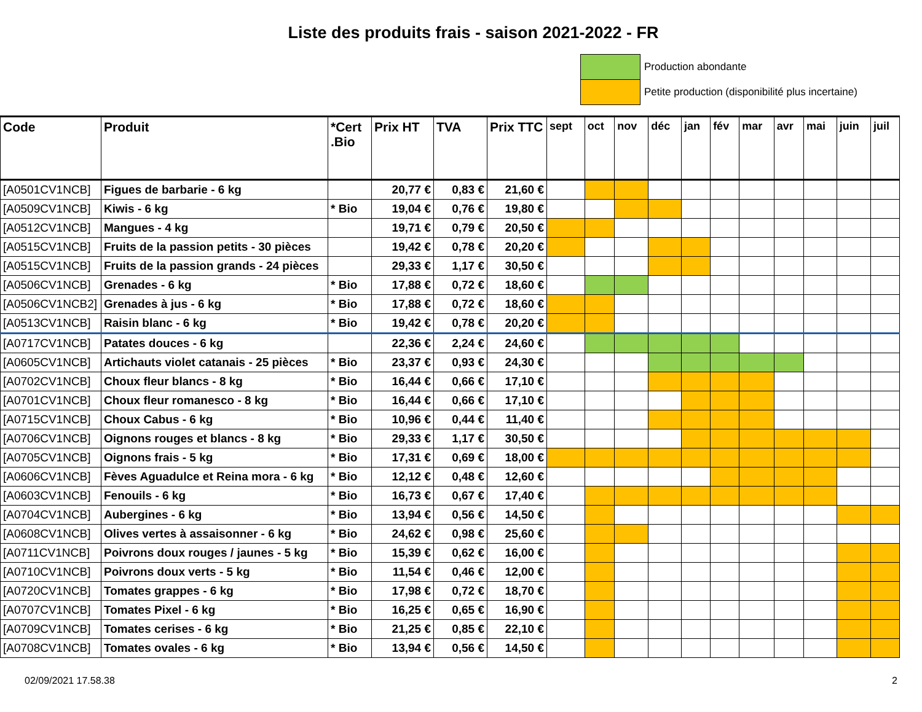Liste des produits frais - saison 2021-2022 - FR
Production abondante
Petite production (disponibilité plus incertaine)
| Code | Produit | *Cert .Bio | Prix HT | TVA | Prix TTC | sept | oct | nov | déc | jan | fév | mar | avr | mai | juin | juil |
| --- | --- | --- | --- | --- | --- | --- | --- | --- | --- | --- | --- | --- | --- | --- | --- | --- |
| [A0501CV1NCB] | Figues de barbarie - 6 kg | | 20,77 € | 0,83 € | 21,60 € | | | | | | | | | | | |
| [A0509CV1NCB] | Kiwis - 6 kg | * Bio | 19,04 € | 0,76 € | 19,80 € | | | | | | | | | | | |
| [A0512CV1NCB] | Mangues - 4 kg | | 19,71 € | 0,79 € | 20,50 € | | | | | | | | | | | |
| [A0515CV1NCB] | Fruits de la passion petits - 30 pièces | | 19,42 € | 0,78 € | 20,20 € | | | | | | | | | | | |
| [A0515CV1NCB] | Fruits de la passion grands - 24 pièces | | 29,33 € | 1,17 € | 30,50 € | | | | | | | | | | | |
| [A0506CV1NCB] | Grenades - 6 kg | * Bio | 17,88 € | 0,72 € | 18,60 € | | | | | | | | | | | |
| [A0506CV1NCB2] | Grenades à jus - 6 kg | * Bio | 17,88 € | 0,72 € | 18,60 € | | | | | | | | | | | |
| [A0513CV1NCB] | Raisin blanc - 6 kg | * Bio | 19,42 € | 0,78 € | 20,20 € | | | | | | | | | | | |
| [A0717CV1NCB] | Patates douces - 6 kg | | 22,36 € | 2,24 € | 24,60 € | | | | | | | | | | | |
| [A0605CV1NCB] | Artichauts violet catanais - 25 pièces | * Bio | 23,37 € | 0,93 € | 24,30 € | | | | | | | | | | | |
| [A0702CV1NCB] | Choux fleur blancs - 8 kg | * Bio | 16,44 € | 0,66 € | 17,10 € | | | | | | | | | | | |
| [A0701CV1NCB] | Choux fleur romanesco - 8 kg | * Bio | 16,44 € | 0,66 € | 17,10 € | | | | | | | | | | | |
| [A0715CV1NCB] | Choux Cabus - 6 kg | * Bio | 10,96 € | 0,44 € | 11,40 € | | | | | | | | | | | |
| [A0706CV1NCB] | Oignons rouges et blancs - 8 kg | * Bio | 29,33 € | 1,17 € | 30,50 € | | | | | | | | | | | |
| [A0705CV1NCB] | Oignons frais - 5 kg | * Bio | 17,31 € | 0,69 € | 18,00 € | | | | | | | | | | | |
| [A0606CV1NCB] | Fèves Aguadulce et Reina mora - 6 kg | * Bio | 12,12 € | 0,48 € | 12,60 € | | | | | | | | | | | |
| [A0603CV1NCB] | Fenouils - 6 kg | * Bio | 16,73 € | 0,67 € | 17,40 € | | | | | | | | | | | |
| [A0704CV1NCB] | Aubergines - 6 kg | * Bio | 13,94 € | 0,56 € | 14,50 € | | | | | | | | | | | |
| [A0608CV1NCB] | Olives vertes à assaisonner - 6 kg | * Bio | 24,62 € | 0,98 € | 25,60 € | | | | | | | | | | | |
| [A0711CV1NCB] | Poivrons doux rouges / jaunes - 5 kg | * Bio | 15,39 € | 0,62 € | 16,00 € | | | | | | | | | | | |
| [A0710CV1NCB] | Poivrons doux verts - 5 kg | * Bio | 11,54 € | 0,46 € | 12,00 € | | | | | | | | | | | |
| [A0720CV1NCB] | Tomates grappes - 6 kg | * Bio | 17,98 € | 0,72 € | 18,70 € | | | | | | | | | | | |
| [A0707CV1NCB] | Tomates Pixel - 6 kg | * Bio | 16,25 € | 0,65 € | 16,90 € | | | | | | | | | | | |
| [A0709CV1NCB] | Tomates cerises - 6 kg | * Bio | 21,25 € | 0,85 € | 22,10 € | | | | | | | | | | | |
| [A0708CV1NCB] | Tomates ovales - 6 kg | * Bio | 13,94 € | 0,56 € | 14,50 € | | | | | | | | | | | |
02/09/2021 17.58.38 2